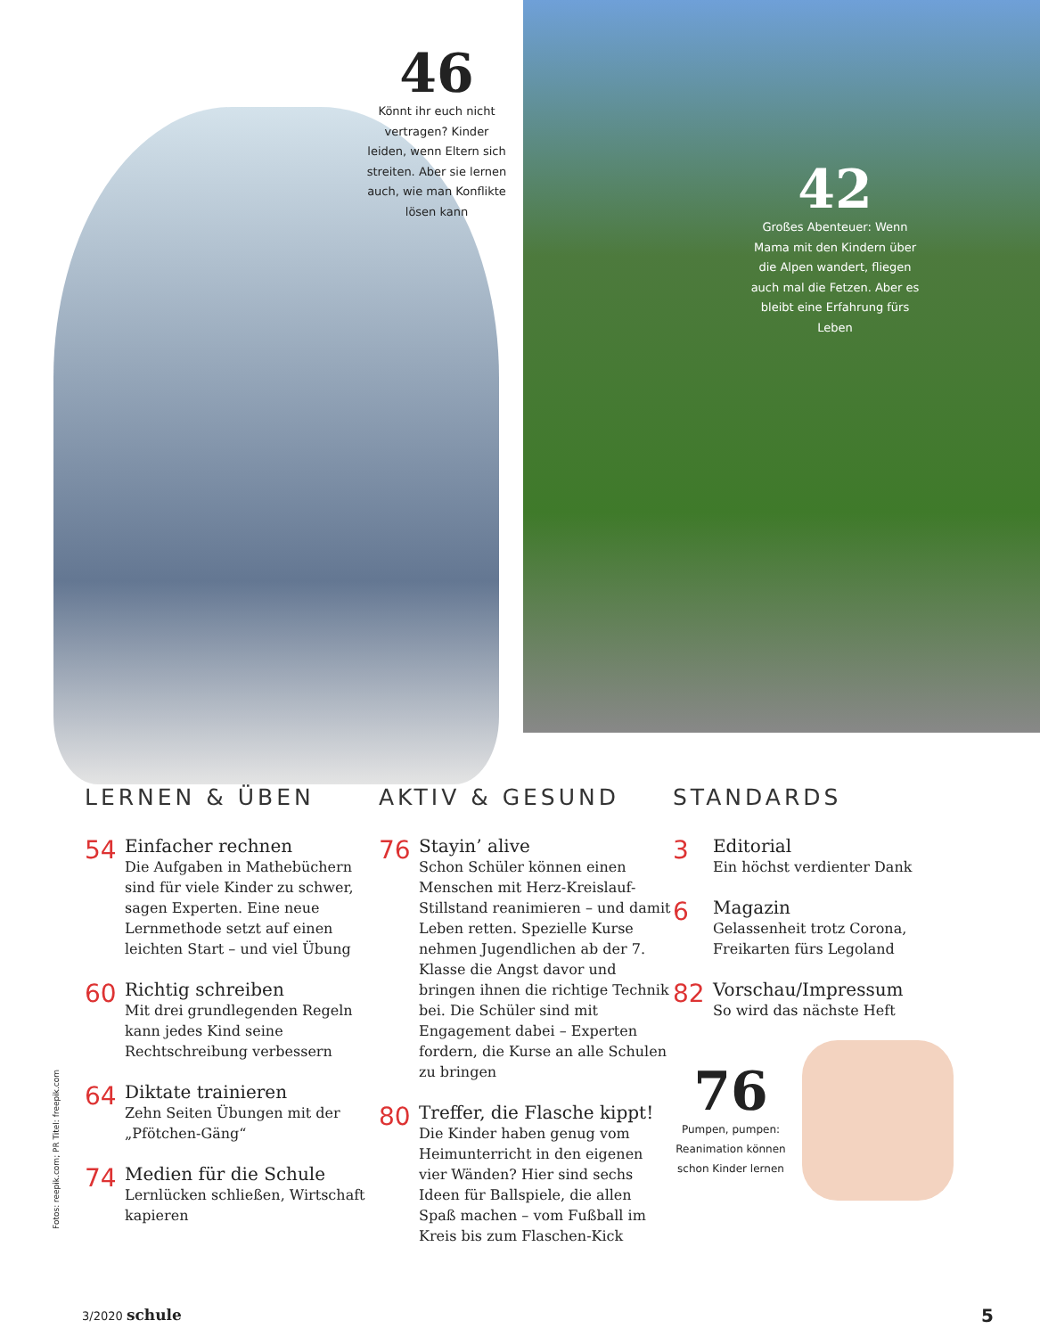46
Könnt ihr euch nicht vertragen? Kinder leiden, wenn Eltern sich streiten. Aber sie lernen auch, wie man Konflikte lösen kann
42
Großes Abenteuer: Wenn Mama mit den Kindern über die Alpen wandert, fliegen auch mal die Fetzen. Aber es bleibt eine Erfahrung fürs Leben
LERNEN & ÜBEN
54
Einfacher rechnen
Die Aufgaben in Mathebüchern sind für viele Kinder zu schwer, sagen Experten. Eine neue Lernmethode setzt auf einen leichten Start – und viel Übung
60
Richtig schreiben
Mit drei grundlegenden Regeln kann jedes Kind seine Rechtschreibung verbessern
64
Diktate trainieren
Zehn Seiten Übungen mit der „Pfötchen-Gäng“
74
Medien für die Schule
Lernlücken schließen, Wirtschaft kapieren
AKTIV & GESUND
76
Stayin’ alive
Schon Schüler können einen Menschen mit Herz-Kreislauf-Stillstand reanimieren – und damit Leben retten. Spezielle Kurse nehmen Jugendlichen ab der 7. Klasse die Angst davor und bringen ihnen die richtige Technik bei. Die Schüler sind mit Engagement dabei – Experten fordern, die Kurse an alle Schulen zu bringen
80
Treffer, die Flasche kippt!
Die Kinder haben genug vom Heimunterricht in den eigenen vier Wänden? Hier sind sechs Ideen für Ballspiele, die allen Spaß machen – vom Fußball im Kreis bis zum Flaschen-Kick
STANDARDS
3
Editorial
Ein höchst verdienter Dank
6
Magazin
Gelassenheit trotz Corona, Freikarten fürs Legoland
82
Vorschau/Impressum
So wird das nächste Heft
76
Pumpen, pumpen: Reanimation können schon Kinder lernen
Fotos: reepik.com; PR Titel: freepik.com
3/2020 schule 5